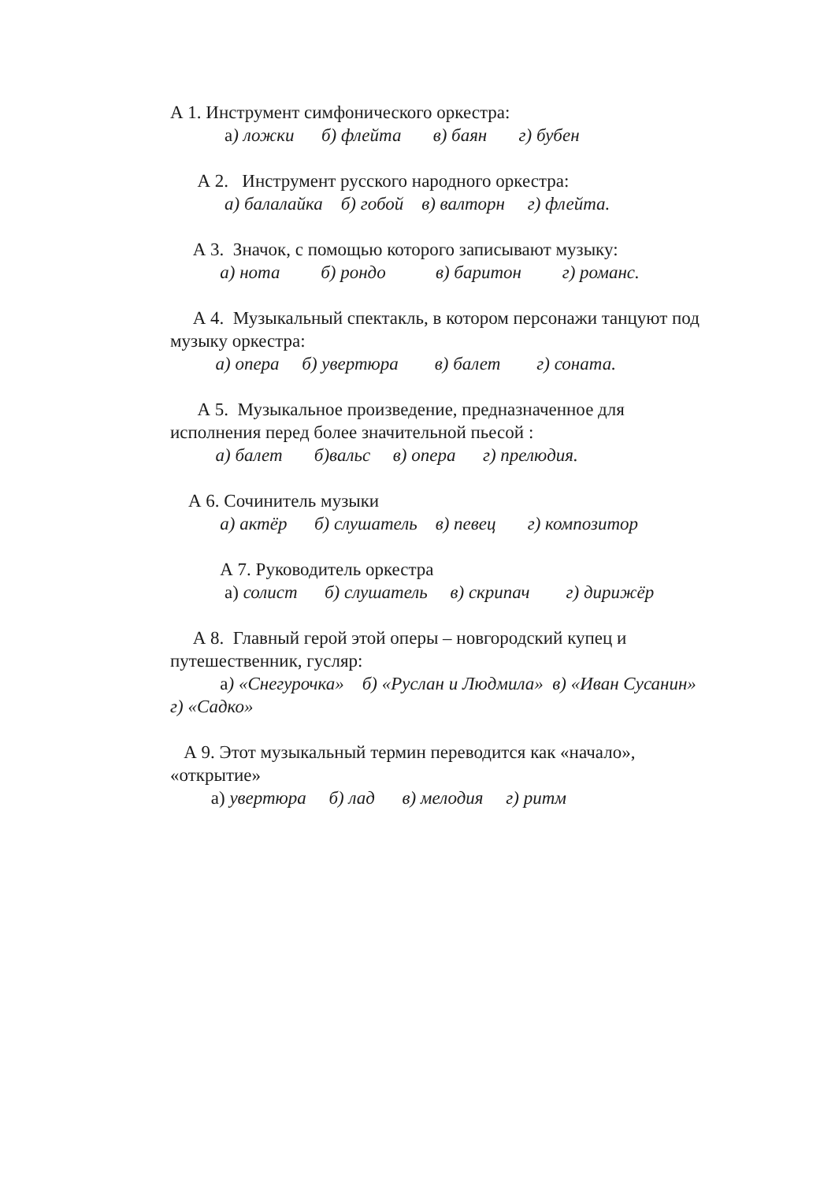А 1. Инструмент симфонического оркестра:
а) ложки б) флейта в) баян г) бубен
А 2. Инструмент русского народного оркестра:
а) балалайка б) гобой в) валторн г) флейта.
А 3. Значок, с помощью которого записывают музыку:
а) нота б) рондо в) баритон г) романс.
А 4. Музыкальный спектакль, в котором персонажи танцуют под
музыку оркестра:
а) опера б) увертюра в) балет г) соната.
А 5. Музыкальное произведение, предназначенное для
исполнения перед более значительной пьесой :
а) балет б)вальс в) опера г) прелюдия.
А 6. Сочинитель музыки
а) актёр б) слушатель в) певец г) композитор
А 7. Руководитель оркестра
а) солист б) слушатель в) скрипач г) дирижёр
А 8. Главный герой этой оперы – новгородский купец и
путешественник, гусляр:
а) «Снегурочка» б) «Руслан и Людмила» в) «Иван Сусанин»
г) «Садко»
А 9. Этот музыкальный термин переводится как «начало»,
«открытие»
а) увертюра б) лад в) мелодия г) ритм